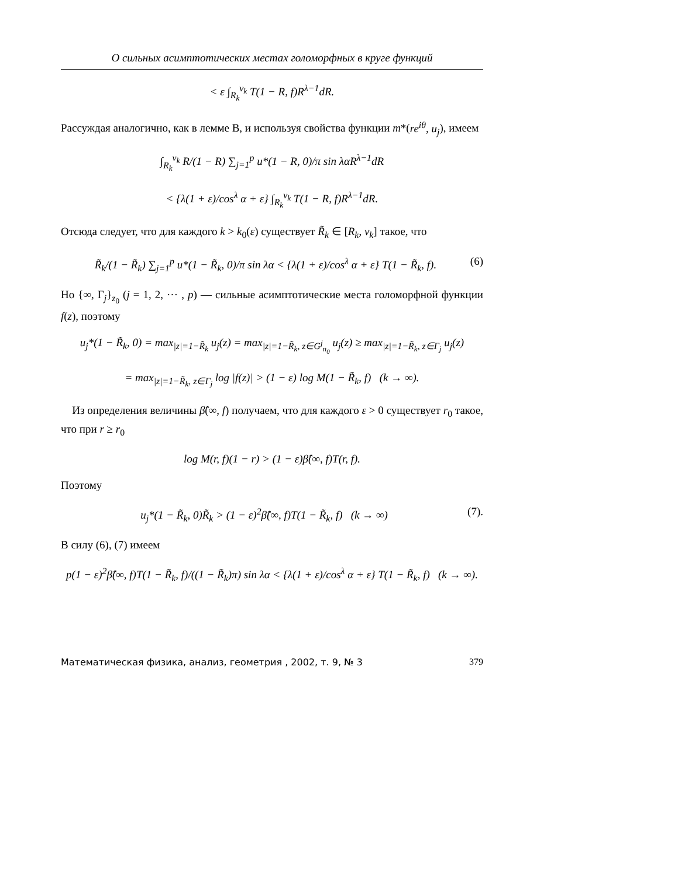О сильных асимптотических местах голоморфных в круге функций
< ε ∫<sub>R<sub>k</sub></sub><sup>v<sub>k</sub></sup> T(1 − R, f)R<sup>λ−1</sup>dR.
Рассуждая аналогично, как в лемме B, и используя свойства функции m*(re<sup>iθ</sup>, u<sub>j</sub>), имеем
∫<sub>R<sub>k</sub></sub><sup>v<sub>k</sub></sup> R/(1 − R) ∑<sub>j=1</sub><sup>p</sup> u*(1 − R, 0)/π sin λαR<sup>λ−1</sup>dR
< {λ(1 + ε)/cos<sup>λ</sup> α + ε} ∫<sub>R<sub>k</sub></sub><sup>v<sub>k</sub></sup> T(1 − R, f)R<sup>λ−1</sup>dR.
Отсюда следует, что для каждого k > k<sub>0</sub>(ε) существует R̃<sub>k</sub> ∈ [R<sub>k</sub>, v<sub>k</sub>] такое, что
R̃<sub>k</sub>/(1 − R̃<sub>k</sub>) ∑<sub>j=1</sub><sup>p</sup> u*(1 − R̃<sub>k</sub>, 0)/π sin λα < {λ(1 + ε)/cos<sup>λ</sup> α + ε} T(1 − R̃<sub>k</sub>, f). (6)
Но {∞, Γ<sub>j</sub>}<sub>z<sub>0</sub></sub> (j = 1, 2, ⋯ , p) — сильные асимптотические места голоморфной функции f(z), поэтому
u<sub>j</sub>*(1 − R̃<sub>k</sub>, 0) = max<sub>|z|=1−R̃<sub>k</sub></sub> u<sub>j</sub>(z) = max<sub>|z|=1−R̃<sub>k</sub>, z∈G<sup>j</sup><sub>n<sub>0</sub></sub></sub> u<sub>j</sub>(z) ≥ max<sub>|z|=1−R̃<sub>k</sub>, z∈Γ<sub>j</sub></sub> u<sub>j</sub>(z)
= max<sub>|z|=1−R̃<sub>k</sub>, z∈Γ<sub>j</sub></sub> log |f(z)| > (1 − ε) log M(1 − R̃<sub>k</sub>, f) (k → ∞).
Из определения величины β̂(∞, f) получаем, что для каждого ε > 0 существует r<sub>0</sub> такое, что при r ≥ r<sub>0</sub>
log M(r, f)(1 − r) > (1 − ε)β̂(∞, f)T(r, f).
Поэтому
u<sub>j</sub>*(1 − R̃<sub>k</sub>, 0)R̃<sub>k</sub> > (1 − ε)<sup>2</sup>β̂(∞, f)T(1 − R̃<sub>k</sub>, f) (k → ∞) (7).
В силу (6), (7) имеем
p(1 − ε)<sup>2</sup>β̂(∞, f)T(1 − R̃<sub>k</sub>, f)/((1 − R̃<sub>k</sub>)π) sin λα < {λ(1 + ε)/cos<sup>λ</sup> α + ε} T(1 − R̃<sub>k</sub>, f) (k → ∞).
Математическая физика, анализ, геометрия , 2002, т. 9, № 3 379